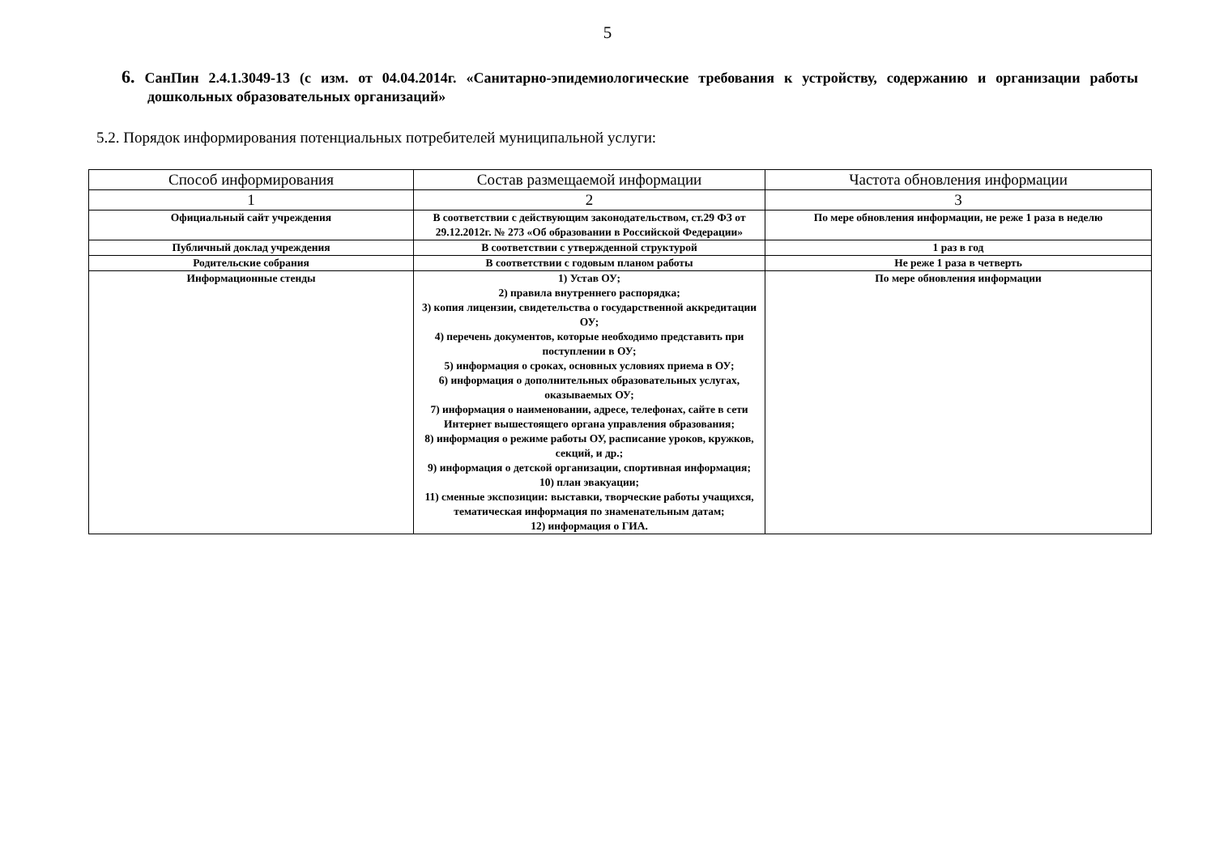5
6. СанПин 2.4.1.3049-13 (с изм. от 04.04.2014г. «Санитарно-эпидемиологические требования к устройству, содержанию и организации работы дошкольных образовательных организаций»
5.2. Порядок информирования потенциальных потребителей муниципальной услуги:
| Способ информирования | Состав размещаемой информации | Частота обновления информации |
| --- | --- | --- |
| 1 | 2 | 3 |
| Официальный сайт учреждения | В соответствии с действующим законодательством, ст.29 ФЗ от 29.12.2012г. № 273 «Об образовании в Российской Федерации» | По мере обновления информации, не реже 1 раза в неделю |
| Публичный доклад учреждения | В соответствии с утвержденной структурой | 1 раз в год |
| Родительские собрания | В соответствии с годовым планом работы | Не реже 1 раза в четверть |
| Информационные стенды | 1) Устав ОУ; 2) правила внутреннего распорядка; 3) копия лицензии, свидетельства о государственной аккредитации ОУ; 4) перечень документов, которые необходимо представить при поступлении в ОУ; 5) информация о сроках, основных условиях приема в ОУ; 6) информация о дополнительных образовательных услугах, оказываемых ОУ; 7) информация о наименовании, адресе, телефонах, сайте в сети Интернет вышестоящего органа управления образования; 8) информация о режиме работы ОУ, расписание уроков, кружков, секций, и др.; 9) информация о детской организации, спортивная информация; 10) план эвакуации; 11) сменные экспозиции: выставки, творческие работы учащихся, тематическая информация по знаменательным датам; 12) информация о ГИА. | По мере обновления информации |